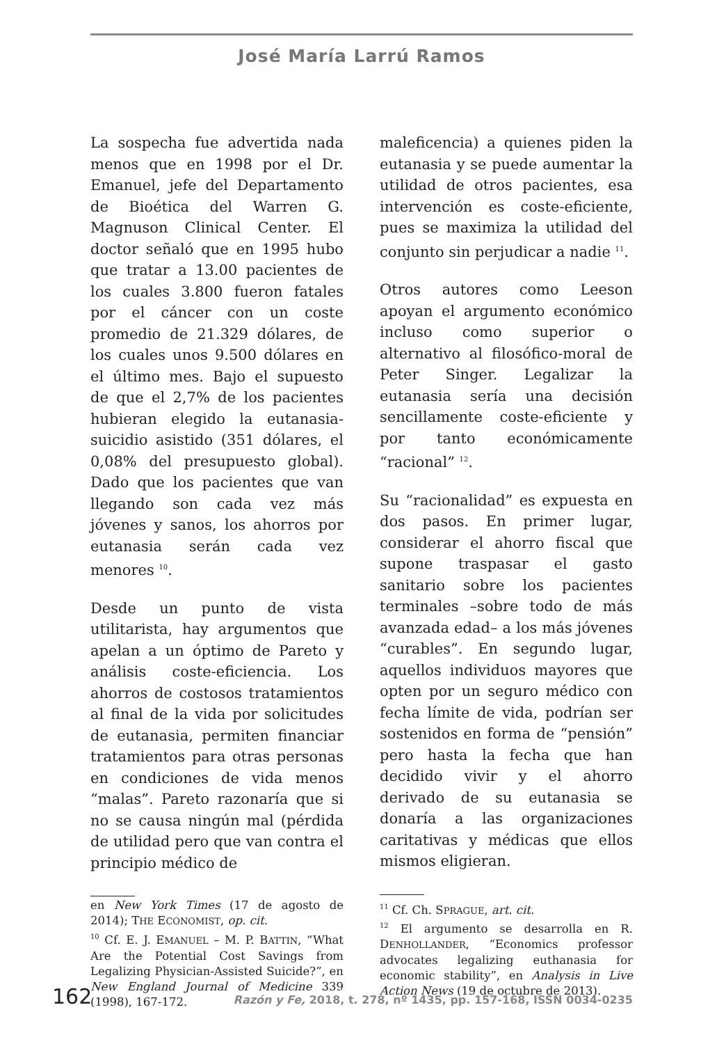José María Larrú Ramos
La sospecha fue advertida nada menos que en 1998 por el Dr. Emanuel, jefe del Departamento de Bioética del Warren G. Magnuson Clinical Center. El doctor señaló que en 1995 hubo que tratar a 13.00 pacientes de los cuales 3.800 fueron fatales por el cáncer con un coste promedio de 21.329 dólares, de los cuales unos 9.500 dólares en el último mes. Bajo el supuesto de que el 2,7% de los pacientes hubieran elegido la eutanasia-suicidio asistido (351 dólares, el 0,08% del presupuesto global). Dado que los pacientes que van llegando son cada vez más jóvenes y sanos, los ahorros por eutanasia serán cada vez menores <sup>10</sup>.
Desde un punto de vista utilitarista, hay argumentos que apelan a un óptimo de Pareto y análisis coste-eficiencia. Los ahorros de costosos tratamientos al final de la vida por solicitudes de eutanasia, permiten financiar tratamientos para otras personas en condiciones de vida menos “malas”. Pareto razonaría que si no se causa ningún mal (pérdida de utilidad pero que van contra el principio médico de
en New York Times (17 de agosto de 2014); THE ECONOMIST, op. cit.
<sup>10</sup> Cf. E. J. EMANUEL – M. P. BATTIN, “What Are the Potential Cost Savings from Legalizing Physician-Assisted Suicide?”, en New England Journal of Medicine 339 (1998), 167-172.
maleficencia) a quienes piden la eutanasia y se puede aumentar la utilidad de otros pacientes, esa intervención es coste-eficiente, pues se maximiza la utilidad del conjunto sin perjudicar a nadie <sup>11</sup>.
Otros autores como Leeson apoyan el argumento económico incluso como superior o alternativo al filosófico-moral de Peter Singer. Legalizar la eutanasia sería una decisión sencillamente coste-eficiente y por tanto económicamente “racional” <sup>12</sup>.
Su “racionalidad” es expuesta en dos pasos. En primer lugar, considerar el ahorro fiscal que supone traspasar el gasto sanitario sobre los pacientes terminales –sobre todo de más avanzada edad– a los más jóvenes “curables”. En segundo lugar, aquellos individuos mayores que opten por un seguro médico con fecha límite de vida, podrían ser sostenidos en forma de “pensión” pero hasta la fecha que han decidido vivir y el ahorro derivado de su eutanasia se donaría a las organizaciones caritativas y médicas que ellos mismos eligieran.
<sup>11</sup> Cf. Ch. SPRAGUE, art. cit.
<sup>12</sup> El argumento se desarrolla en R. DENHOLLANDER, “Economics professor advocates legalizing euthanasia for economic stability”, en Analysis in Live Action News (19 de octubre de 2013).
162 Razón y Fe, 2018, t. 278, nº 1435, pp. 157-168, ISSN 0034-0235